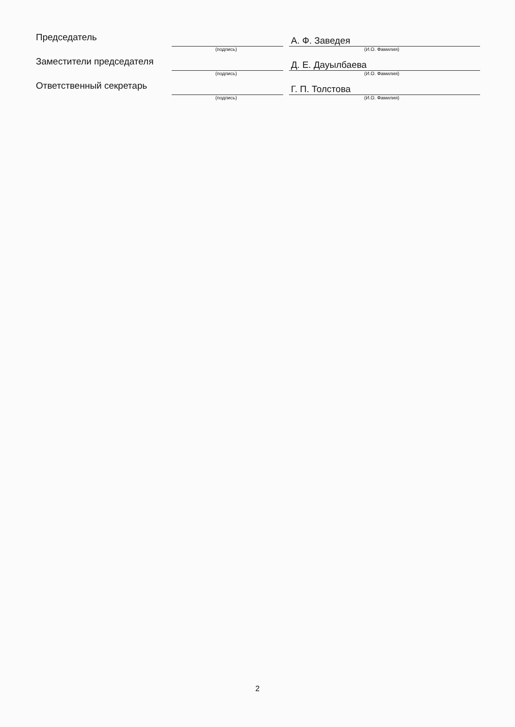| Председатель | | | А. Ф. Заведея |
| | (подпись) | | (И.О. Фамилия) |
| Заместители председателя | | | Д. Е. Дауылбаева |
| | (подпись) | | (И.О. Фамилия) |
| Ответственный секретарь | | | Г. П. Толстова |
| | (подпись) | | (И.О. Фамилия) |
2